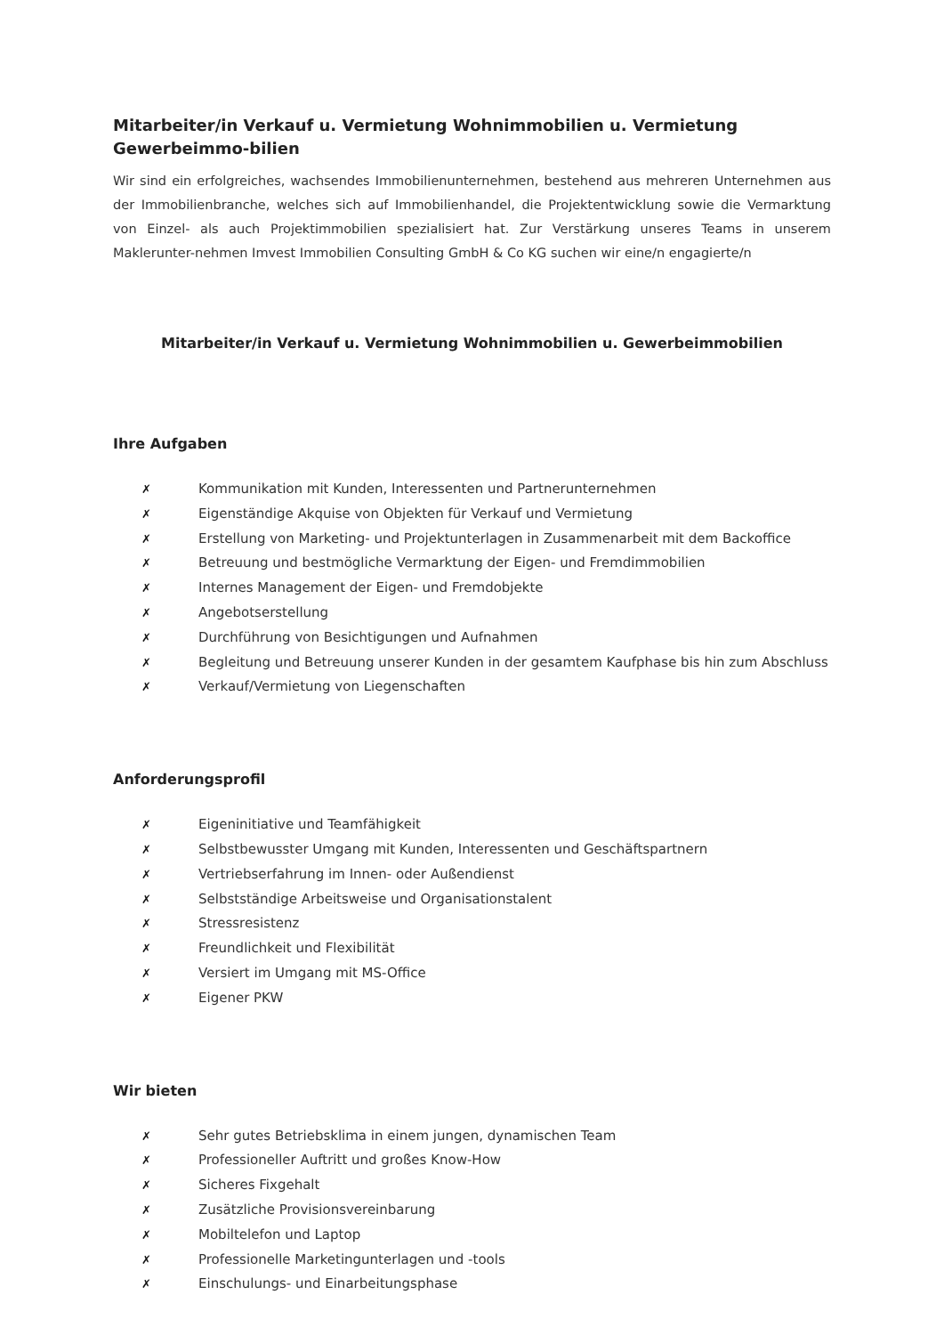Mitarbeiter/in Verkauf u. Vermietung Wohnimmobilien u. Vermietung Gewerbeimmo-bilien
Wir sind ein erfolgreiches, wachsendes Immobilienunternehmen, bestehend aus mehreren Unternehmen aus der Immobilienbranche, welches sich auf Immobilienhandel, die Projektentwicklung sowie die Vermarktung von Einzel- als auch Projektimmobilien spezialisiert hat. Zur Verstärkung unseres Teams in unserem Maklerunter-nehmen Imvest Immobilien Consulting GmbH & Co KG suchen wir eine/n engagierte/n
Mitarbeiter/in Verkauf u. Vermietung Wohnimmobilien u. Gewerbeimmobilien
Ihre Aufgaben
✗ Kommunikation mit Kunden, Interessenten und Partnerunternehmen
✗ Eigenständige Akquise von Objekten für Verkauf und Vermietung
✗ Erstellung von Marketing- und Projektunterlagen in Zusammenarbeit mit dem Backoffice
✗ Betreuung und bestmögliche Vermarktung der Eigen- und Fremdimmobilien
✗ Internes Management der Eigen- und Fremdobjekte
✗ Angebotserstellung
✗ Durchführung von Besichtigungen und Aufnahmen
✗ Begleitung und Betreuung unserer Kunden in der gesamtem Kaufphase bis hin zum Abschluss
✗ Verkauf/Vermietung von Liegenschaften
Anforderungsprofil
✗ Eigeninitiative und Teamfähigkeit
✗ Selbstbewusster Umgang mit Kunden, Interessenten und Geschäftspartnern
✗ Vertriebserfahrung im Innen- oder Außendienst
✗ Selbstständige Arbeitsweise und Organisationstalent
✗ Stressresistenz
✗ Freundlichkeit und Flexibilität
✗ Versiert im Umgang mit MS-Office
✗ Eigener PKW
Wir bieten
✗ Sehr gutes Betriebsklima in einem jungen, dynamischen Team
✗ Professioneller Auftritt und großes Know-How
✗ Sicheres Fixgehalt
✗ Zusätzliche Provisionsvereinbarung
✗ Mobiltelefon und Laptop
✗ Professionelle Marketingunterlagen und -tools
✗ Einschulungs- und Einarbeitungsphase